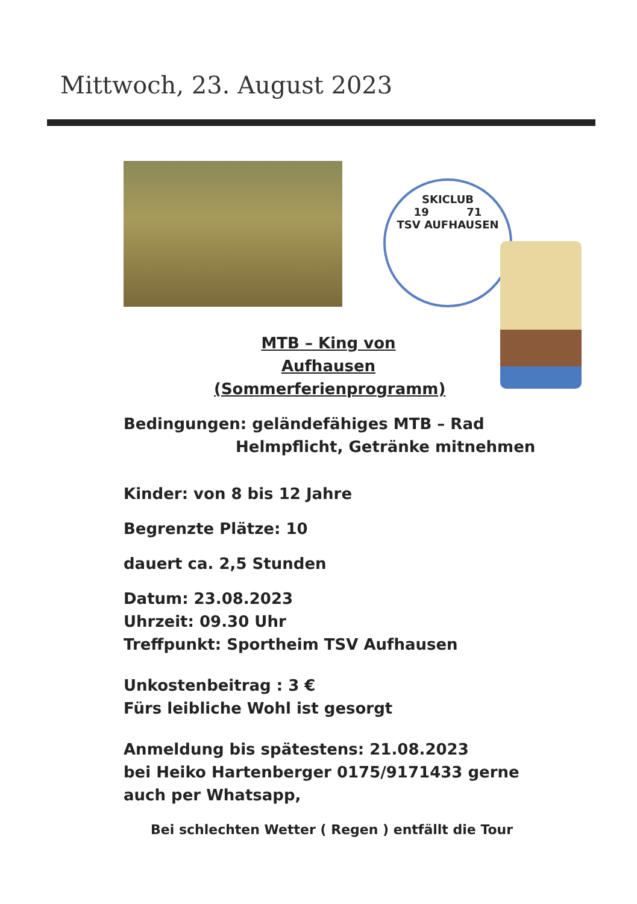Mittwoch, 23. August 2023
SKICLUB
19 71
TSV AUFHAUSEN
MTB – King von Aufhausen
(Sommerferienprogramm)
Bedingungen: geländefähiges MTB – Rad
Helmpflicht, Getränke mitnehmen
Kinder: von 8 bis 12 Jahre
Begrenzte Plätze: 10
dauert ca. 2,5 Stunden
Datum: 23.08.2023
Uhrzeit: 09.30 Uhr
Treffpunkt: Sportheim TSV Aufhausen
Unkostenbeitrag : 3 €
Fürs leibliche Wohl ist gesorgt
Anmeldung bis spätestens: 21.08.2023
bei Heiko Hartenberger 0175/9171433 gerne
auch per Whatsapp,
Bei schlechten Wetter ( Regen ) entfällt die Tour